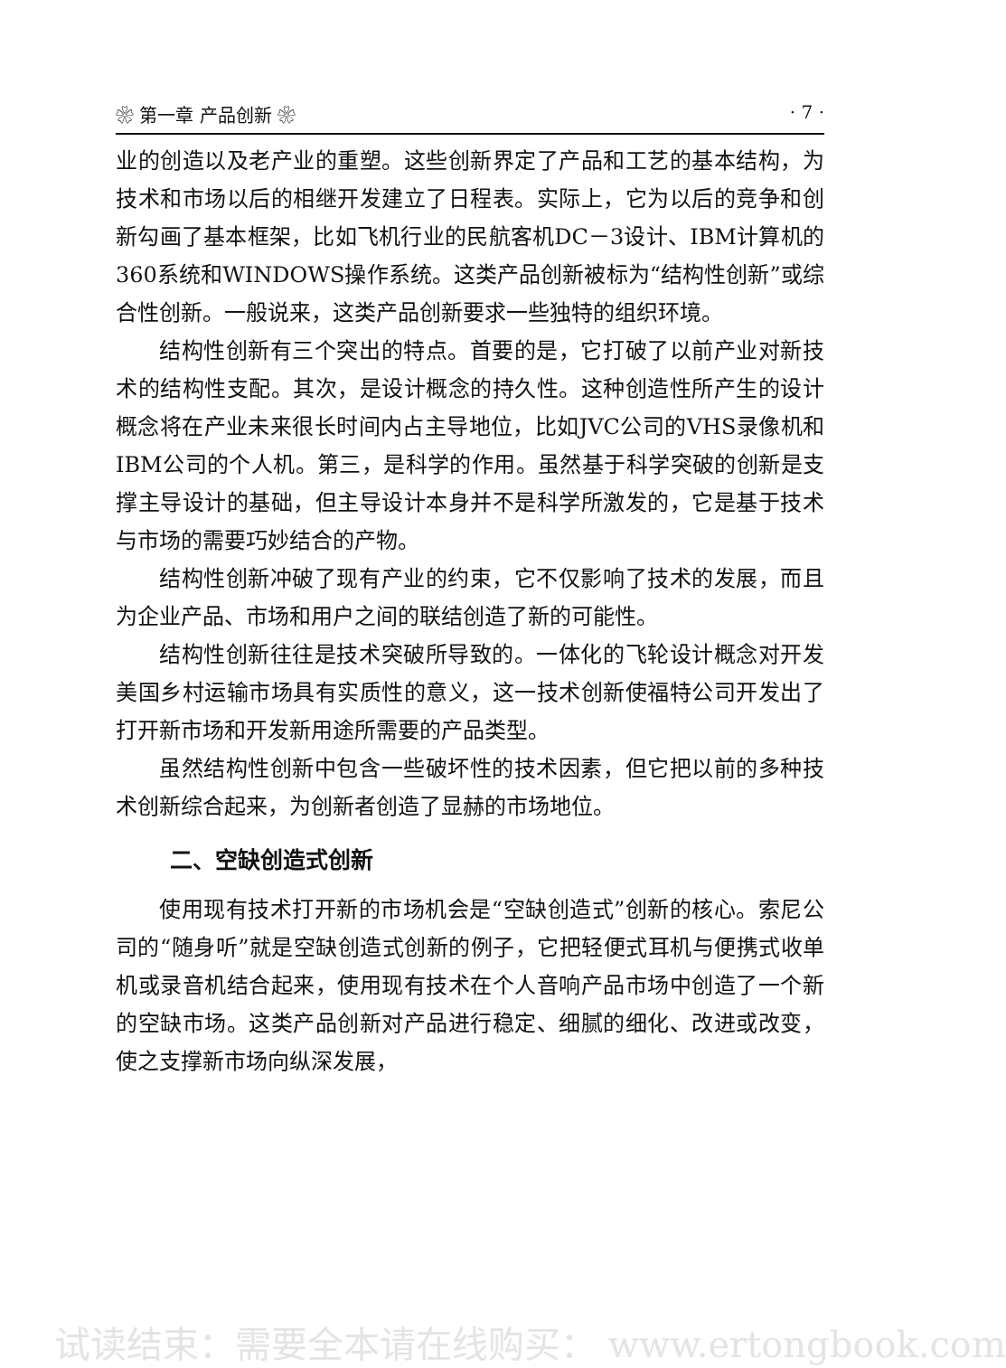❀ 第一章 产品创新 ❀ · 7 ·
业的创造以及老产业的重塑。这些创新界定了产品和工艺的基本结构，为技术和市场以后的相继开发建立了日程表。实际上，它为以后的竞争和创新勾画了基本框架，比如飞机行业的民航客机DC－3设计、IBM计算机的360系统和WINDOWS操作系统。这类产品创新被标为“结构性创新”或综合性创新。一般说来，这类产品创新要求一些独特的组织环境。
结构性创新有三个突出的特点。首要的是，它打破了以前产业对新技术的结构性支配。其次，是设计概念的持久性。这种创造性所产生的设计概念将在产业未来很长时间内占主导地位，比如JVC公司的VHS录像机和IBM公司的个人机。第三，是科学的作用。虽然基于科学突破的创新是支撑主导设计的基础，但主导设计本身并不是科学所激发的，它是基于技术与市场的需要巧妙结合的产物。
结构性创新冲破了现有产业的约束，它不仅影响了技术的发展，而且为企业产品、市场和用户之间的联结创造了新的可能性。
结构性创新往往是技术突破所导致的。一体化的飞轮设计概念对开发美国乡村运输市场具有实质性的意义，这一技术创新使福特公司开发出了打开新市场和开发新用途所需要的产品类型。
虽然结构性创新中包含一些破坏性的技术因素，但它把以前的多种技术创新综合起来，为创新者创造了显赫的市场地位。
二、空缺创造式创新
使用现有技术打开新的市场机会是“空缺创造式”创新的核心。索尼公司的“随身听”就是空缺创造式创新的例子，它把轻便式耳机与便携式收单机或录音机结合起来，使用现有技术在个人音响产品市场中创造了一个新的空缺市场。这类产品创新对产品进行稳定、细腻的细化、改进或改变，使之支撑新市场向纵深发展，
试读结束：需要全本请在线购买： www.ertongbook.com